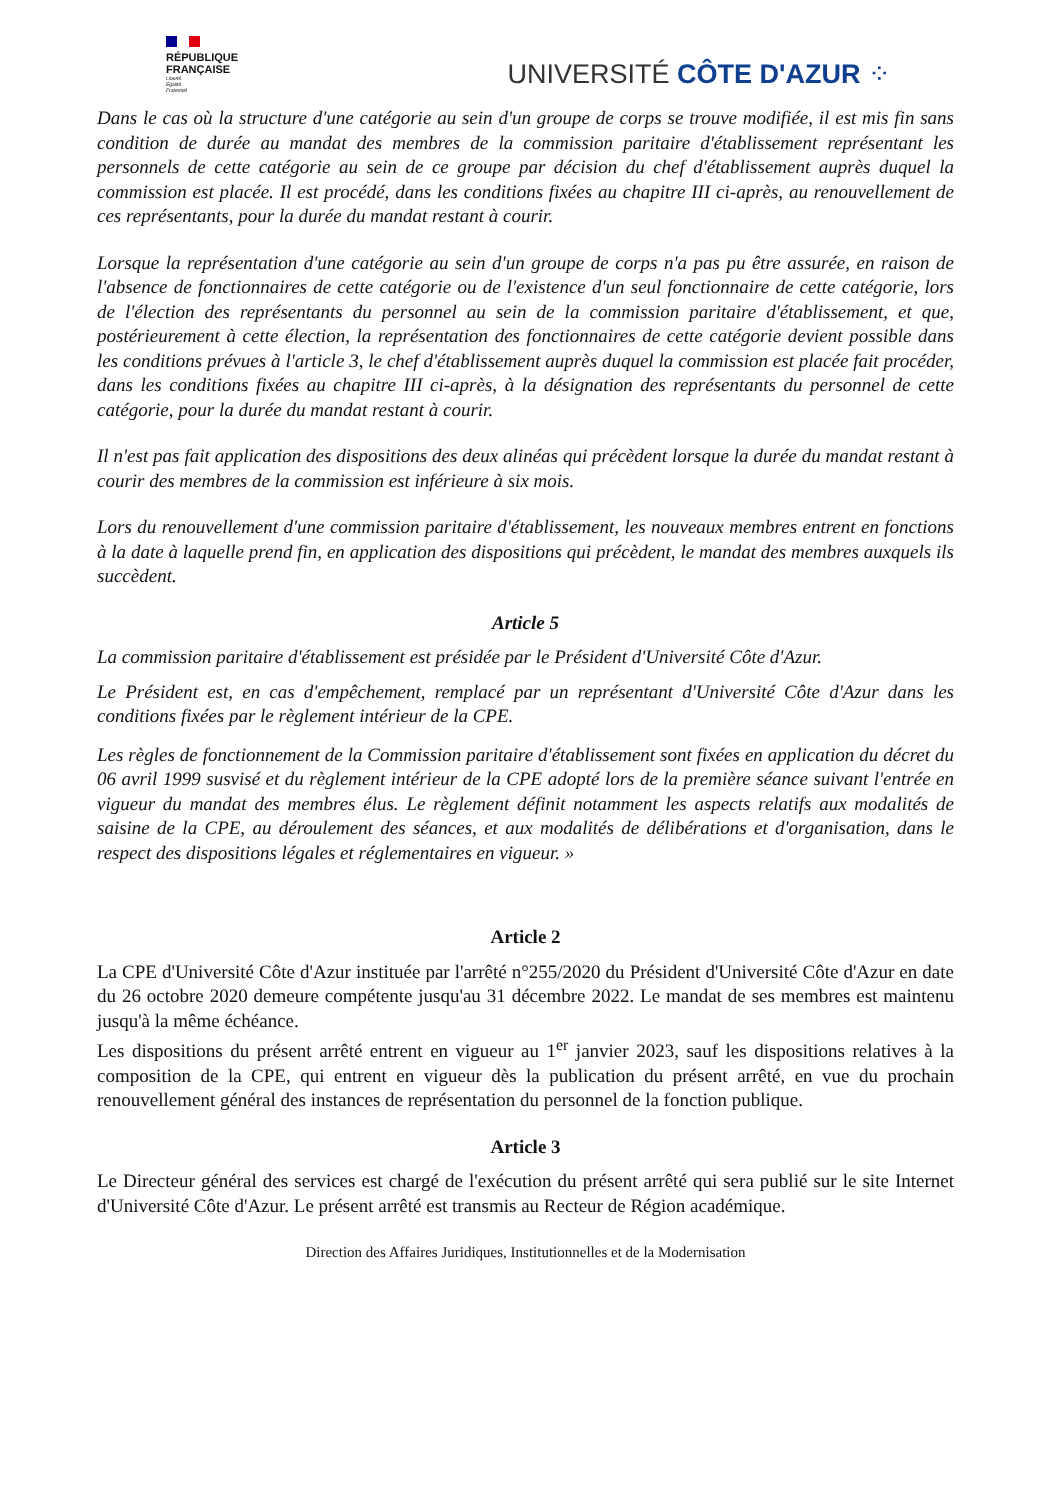RÉPUBLIQUE
FRANÇAISE
Liberté
Égalité
Fraternité
UNIVERSITÉ CÔTE D'AZUR ⁘
Dans le cas où la structure d'une catégorie au sein d'un groupe de corps se trouve modifiée, il est mis fin sans condition de durée au mandat des membres de la commission paritaire d'établissement représentant les personnels de cette catégorie au sein de ce groupe par décision du chef d'établissement auprès duquel la commission est placée. Il est procédé, dans les conditions fixées au chapitre III ci-après, au renouvellement de ces représentants, pour la durée du mandat restant à courir.
Lorsque la représentation d'une catégorie au sein d'un groupe de corps n'a pas pu être assurée, en raison de l'absence de fonctionnaires de cette catégorie ou de l'existence d'un seul fonctionnaire de cette catégorie, lors de l'élection des représentants du personnel au sein de la commission paritaire d'établissement, et que, postérieurement à cette élection, la représentation des fonctionnaires de cette catégorie devient possible dans les conditions prévues à l'article 3, le chef d'établissement auprès duquel la commission est placée fait procéder, dans les conditions fixées au chapitre III ci-après, à la désignation des représentants du personnel de cette catégorie, pour la durée du mandat restant à courir.
Il n'est pas fait application des dispositions des deux alinéas qui précèdent lorsque la durée du mandat restant à courir des membres de la commission est inférieure à six mois.
Lors du renouvellement d'une commission paritaire d'établissement, les nouveaux membres entrent en fonctions à la date à laquelle prend fin, en application des dispositions qui précèdent, le mandat des membres auxquels ils succèdent.
Article 5
La commission paritaire d'établissement est présidée par le Président d'Université Côte d'Azur.
Le Président est, en cas d'empêchement, remplacé par un représentant d'Université Côte d'Azur dans les conditions fixées par le règlement intérieur de la CPE.
Les règles de fonctionnement de la Commission paritaire d'établissement sont fixées en application du décret du 06 avril 1999 susvisé et du règlement intérieur de la CPE adopté lors de la première séance suivant l'entrée en vigueur du mandat des membres élus. Le règlement définit notamment les aspects relatifs aux modalités de saisine de la CPE, au déroulement des séances, et aux modalités de délibérations et d'organisation, dans le respect des dispositions légales et réglementaires en vigueur. »
Article 2
La CPE d'Université Côte d'Azur instituée par l'arrêté n°255/2020 du Président d'Université Côte d'Azur en date du 26 octobre 2020 demeure compétente jusqu'au 31 décembre 2022. Le mandat de ses membres est maintenu jusqu'à la même échéance.
Les dispositions du présent arrêté entrent en vigueur au 1<sup>er</sup> janvier 2023, sauf les dispositions relatives à la composition de la CPE, qui entrent en vigueur dès la publication du présent arrêté, en vue du prochain renouvellement général des instances de représentation du personnel de la fonction publique.
Article 3
Le Directeur général des services est chargé de l'exécution du présent arrêté qui sera publié sur le site Internet d'Université Côte d'Azur. Le présent arrêté est transmis au Recteur de Région académique.
Direction des Affaires Juridiques, Institutionnelles et de la Modernisation